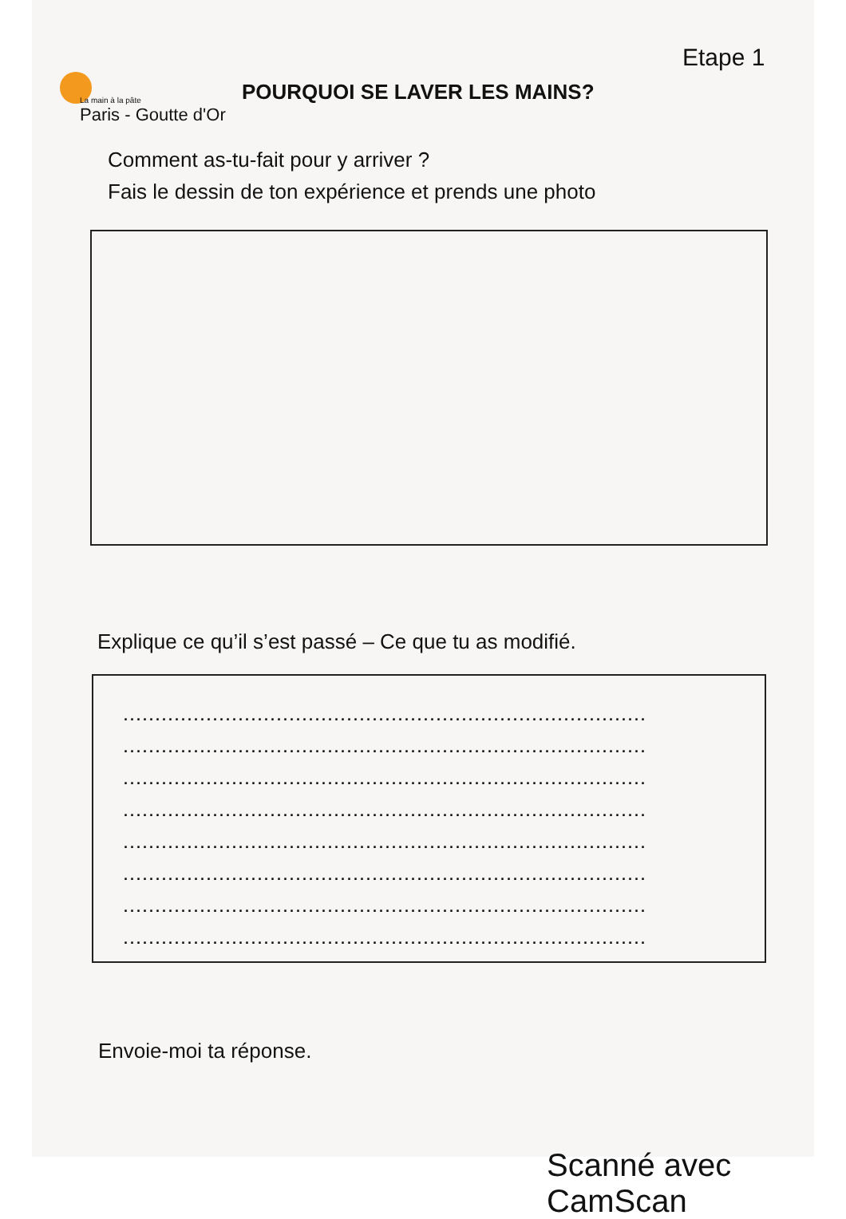La main à la pâte
Paris - Goutte d'Or
POURQUOI SE LAVER LES MAINS?
Etape 1
Comment as-tu-fait pour y arriver ?
Fais le dessin de ton expérience et prends une photo
Explique ce qu’il s’est passé – Ce que tu as modifié.
..................................................................................
..................................................................................
..................................................................................
..................................................................................
..................................................................................
..................................................................................
..................................................................................
..................................................................................
Envoie-moi ta réponse.
Scanné avec CamScan